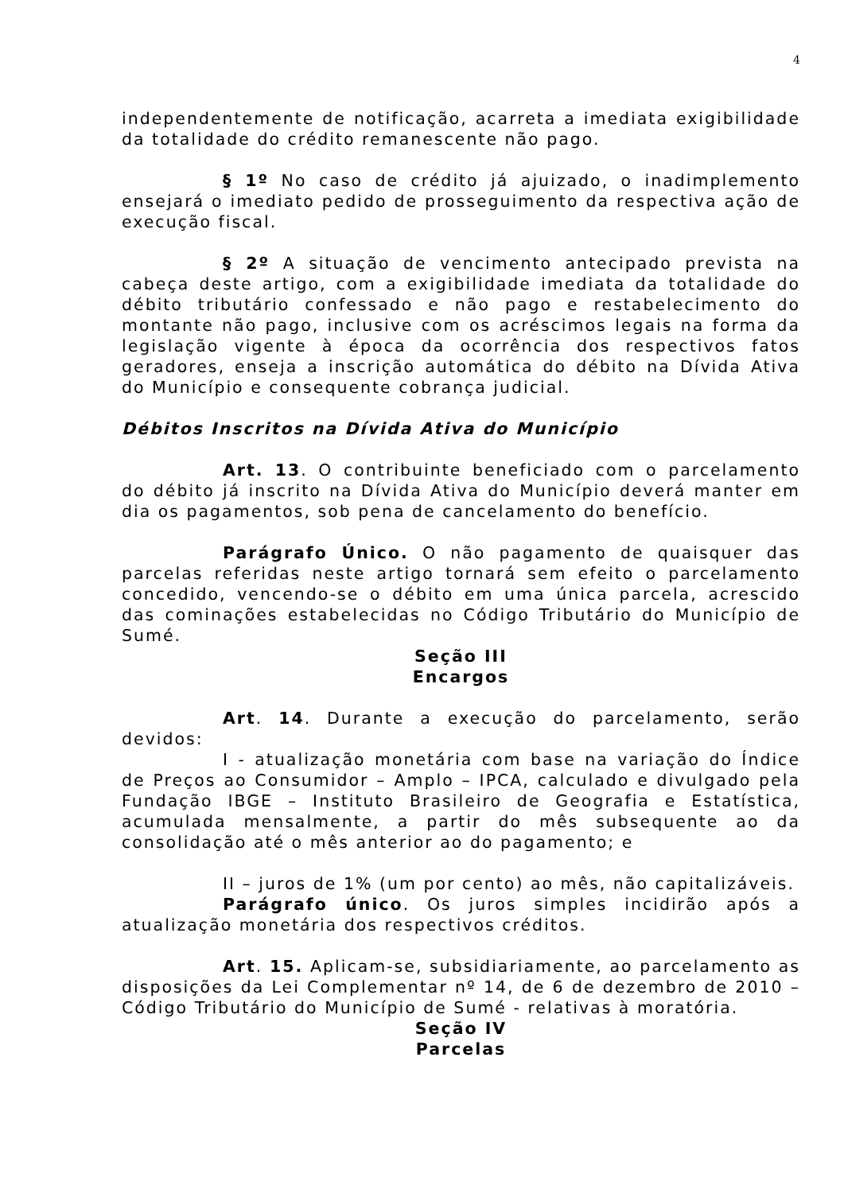4
independentemente de notificação, acarreta a imediata exigibilidade da totalidade do crédito remanescente não pago.
§ 1º No caso de crédito já ajuizado, o inadimplemento ensejará o imediato pedido de prosseguimento da respectiva ação de execução fiscal.
§ 2º A situação de vencimento antecipado prevista na cabeça deste artigo, com a exigibilidade imediata da totalidade do débito tributário confessado e não pago e restabelecimento do montante não pago, inclusive com os acréscimos legais na forma da legislação vigente à época da ocorrência dos respectivos fatos geradores, enseja a inscrição automática do débito na Dívida Ativa do Município e consequente cobrança judicial.
Débitos Inscritos na Dívida Ativa do Município
Art. 13. O contribuinte beneficiado com o parcelamento do débito já inscrito na Dívida Ativa do Município deverá manter em dia os pagamentos, sob pena de cancelamento do benefício.
Parágrafo Único. O não pagamento de quaisquer das parcelas referidas neste artigo tornará sem efeito o parcelamento concedido, vencendo-se o débito em uma única parcela, acrescido das cominações estabelecidas no Código Tributário do Município de Sumé.
Seção III
Encargos
Art. 14. Durante a execução do parcelamento, serão devidos:
I - atualização monetária com base na variação do Índice de Preços ao Consumidor – Amplo – IPCA, calculado e divulgado pela Fundação IBGE – Instituto Brasileiro de Geografia e Estatística, acumulada mensalmente, a partir do mês subsequente ao da consolidação até o mês anterior ao do pagamento; e
II – juros de 1% (um por cento) ao mês, não capitalizáveis.
Parágrafo único. Os juros simples incidirão após a atualização monetária dos respectivos créditos.
Art. 15. Aplicam-se, subsidiariamente, ao parcelamento as disposições da Lei Complementar nº 14, de 6 de dezembro de 2010 – Código Tributário do Município de Sumé - relativas à moratória.
Seção IV
Parcelas